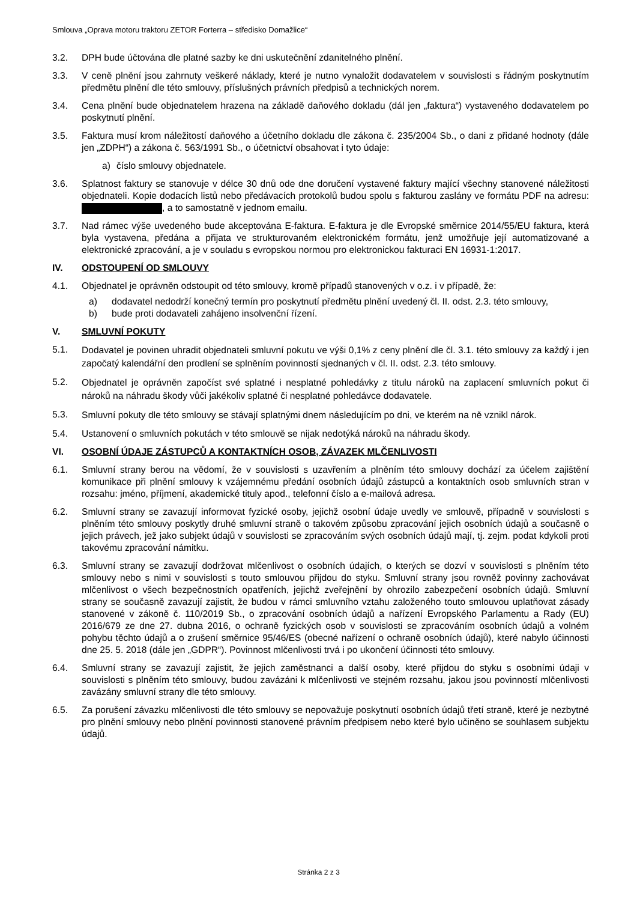Smlouva „Oprava motoru traktoru ZETOR Forterra – středisko Domažlice“
3.2. DPH bude účtována dle platné sazby ke dni uskutečnění zdanitelného plnění.
3.3. V ceně plnění jsou zahrnuty veškeré náklady, které je nutno vynaložit dodavatelem v souvislosti s řádným poskytnutím předmětu plnění dle této smlouvy, příslušných právních předpisů a technických norem.
3.4. Cena plnění bude objednatelem hrazena na základě daňového dokladu (dál jen „faktura“) vystaveného dodavatelem po poskytnutí plnění.
3.5. Faktura musí krom náležitostí daňového a účetního dokladu dle zákona č. 235/2004 Sb., o dani z přidané hodnoty (dále jen „ZDPH“) a zákona č. 563/1991 Sb., o účetnictví obsahovat i tyto údaje:
a) číslo smlouvy objednatele.
3.6. Splatnost faktury se stanovuje v délce 30 dnů ode dne doručení vystavené faktury mající všechny stanovené náležitosti objednateli. Kopie dodacích listů nebo předávacích protokolů budou spolu s fakturou zaslány ve formátu PDF na adresu: , a to samostatně v jednom emailu.
3.7. Nad rámec výše uvedeného bude akceptována E-faktura. E-faktura je dle Evropské směrnice 2014/55/EU faktura, která byla vystavena, předána a přijata ve strukturovaném elektronickém formátu, jenž umožňuje její automatizované a elektronické zpracování, a je v souladu s evropskou normou pro elektronickou fakturaci EN 16931-1:2017.
IV. ODSTOUPENÍ OD SMLOUVY
4.1. Objednatel je oprávněn odstoupit od této smlouvy, kromě případů stanovených v o.z. i v případě, že:
a) dodavatel nedodrží konečný termín pro poskytnutí předmětu plnění uvedený čl. II. odst. 2.3. této smlouvy,
b) bude proti dodavateli zahájeno insolvenční řízení.
V. SMLUVNÍ POKUTY
5.1.
Dodavatel je povinen uhradit objednateli smluvní pokutu ve výši 0,1% z ceny plnění dle čl. 3.1. této smlouvy za každý i jen započatý kalendářní den prodlení se splněním povinností sjednaných v čl. II. odst. 2.3. této smlouvy.
5.2.
Objednatel je oprávněn započíst své splatné i nesplatné pohledávky z titulu nároků na zaplacení smluvních pokut či nároků na náhradu škody vůči jakékoliv splatné či nesplatné pohledávce dodavatele.
5.3.
Smluvní pokuty dle této smlouvy se stávají splatnými dnem následujícím po dni, ve kterém na ně vznikl nárok.
5.4. Ustanovení o smluvních pokutách v této smlouvě se nijak nedotýká nároků na náhradu škody.
VI. OSOBNÍ ÚDAJE ZÁSTUPCŮ A KONTAKTNÍCH OSOB, ZÁVAZEK MLČENLIVOSTI
6.1. Smluvní strany berou na vědomí, že v souvislosti s uzavřením a plněním této smlouvy dochází za účelem zajištění komunikace při plnění smlouvy k vzájemnému předání osobních údajů zástupců a kontaktních osob smluvních stran v rozsahu: jméno, příjmení, akademické tituly apod., telefonní číslo a e-mailová adresa.
6.2. Smluvní strany se zavazují informovat fyzické osoby, jejichž osobní údaje uvedly ve smlouvě, případně v souvislosti s plněním této smlouvy poskytly druhé smluvní straně o takovém způsobu zpracování jejich osobních údajů a současně o jejich právech, jež jako subjekt údajů v souvislosti se zpracováním svých osobních údajů mají, tj. zejm. podat kdykoli proti takovému zpracování námitku.
6.3. Smluvní strany se zavazují dodržovat mlčenlivost o osobních údajích, o kterých se dozví v souvislosti s plněním této smlouvy nebo s nimi v souvislosti s touto smlouvou přijdou do styku. Smluvní strany jsou rovněž povinny zachovávat mlčenlivost o všech bezpečnostních opatřeních, jejichž zveřejnění by ohrozilo zabezpečení osobních údajů. Smluvní strany se současně zavazují zajistit, že budou v rámci smluvního vztahu založeného touto smlouvou uplatňovat zásady stanovené v zákoně č. 110/2019 Sb., o zpracování osobních údajů a nařízení Evropského Parlamentu a Rady (EU) 2016/679 ze dne 27. dubna 2016, o ochraně fyzických osob v souvislosti se zpracováním osobních údajů a volném pohybu těchto údajů a o zrušení směrnice 95/46/ES (obecné nařízení o ochraně osobních údajů), které nabylo účinnosti dne 25. 5. 2018 (dále jen „GDPR“). Povinnost mlčenlivosti trvá i po ukončení účinnosti této smlouvy.
6.4. Smluvní strany se zavazují zajistit, že jejich zaměstnanci a další osoby, které přijdou do styku s osobními údaji v souvislosti s plněním této smlouvy, budou zavázáni k mlčenlivosti ve stejném rozsahu, jakou jsou povinností mlčenlivosti zavázány smluvní strany dle této smlouvy.
6.5. Za porušení závazku mlčenlivosti dle této smlouvy se nepovažuje poskytnutí osobních údajů třetí straně, které je nezbytné pro plnění smlouvy nebo plnění povinnosti stanovené právním předpisem nebo které bylo učiněno se souhlasem subjektu údajů.
Stránka 2 z 3